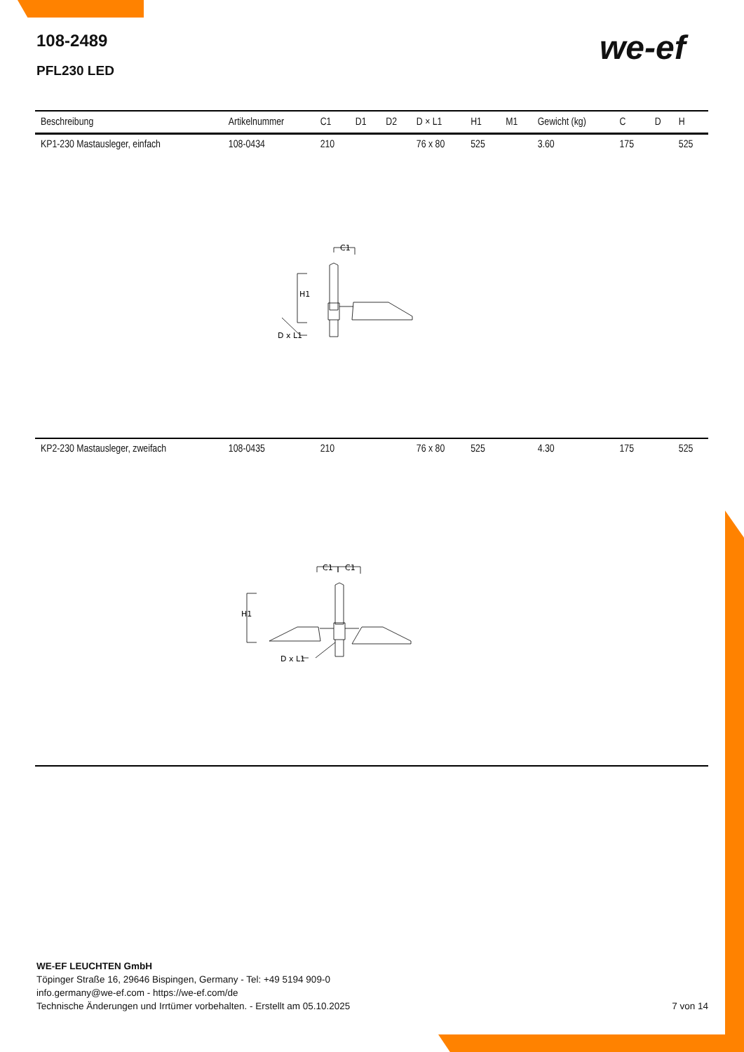108-2489
PFL230 LED
we-ef
| Beschreibung | Artikelnummer | C1 | D1 | D2 | D × L1 | H1 | M1 | Gewicht (kg) | C | D | H |
| --- | --- | --- | --- | --- | --- | --- | --- | --- | --- | --- | --- |
| KP1-230 Mastausleger, einfach | 108-0434 | 210 | | | 76 x 80 | 525 | | 3.60 | 175 | | 525 |
| KP2-230 Mastausleger, zweifach | 108-0435 | 210 | | | 76 x 80 | 525 | | 4.30 | 175 | | 525 |
C1
H1
D x L1
C1
C1
H1
D x L1
WE-EF LEUCHTEN GmbH
Töpinger Straße 16, 29646 Bispingen, Germany - Tel: +49 5194 909-0
info.germany@we-ef.com - https://we-ef.com/de
Technische Änderungen und Irrtümer vorbehalten. - Erstellt am 05.10.2025
7 von 14